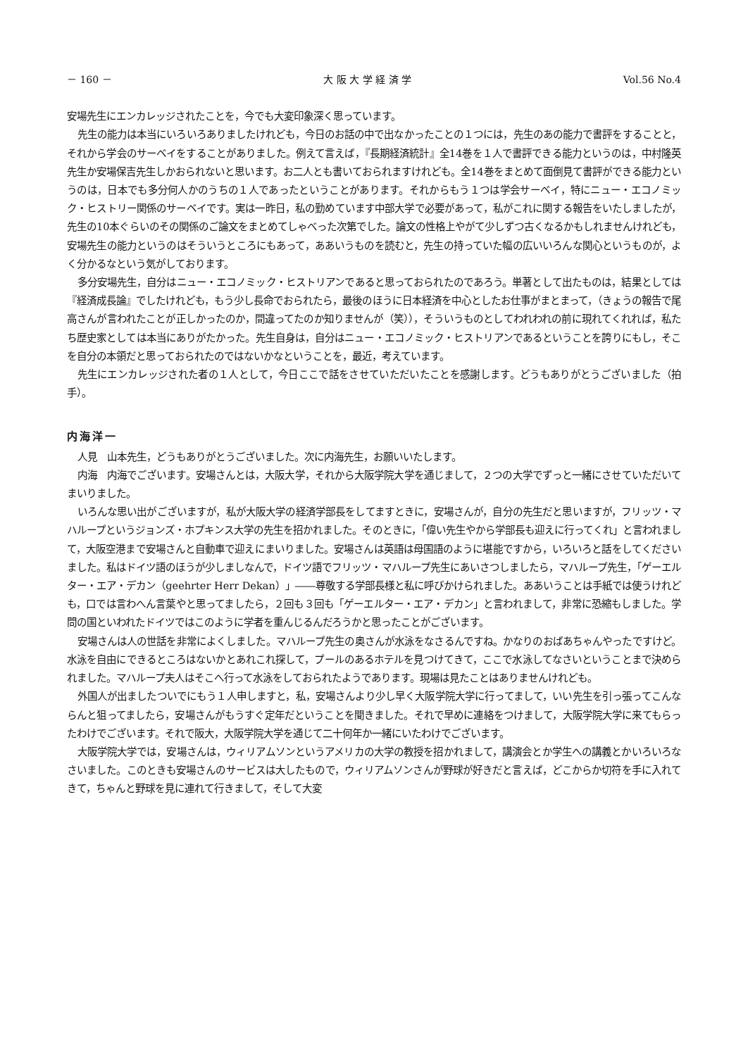－ 160 － 大 阪 大 学 経 済 学 Vol.56 No.4
安場先生にエンカレッジされたことを，今でも大変印象深く思っています。
先生の能力は本当にいろいろありましたけれども，今日のお話の中で出なかったことの１つには，先生のあの能力で書評をすることと，それから学会のサーベイをすることがありました。例えて言えば，『長期経済統計』全14巻を１人で書評できる能力というのは，中村隆英先生か安場保吉先生しかおられないと思います。お二人とも書いておられますけれども。全14巻をまとめて面倒見て書評ができる能力というのは，日本でも多分何人かのうちの１人であったということがあります。それからもう１つは学会サーベイ，特にニュー・エコノミック・ヒストリー関係のサーベイです。実は一昨日，私の勤めています中部大学で必要があって，私がこれに関する報告をいたしましたが，先生の10本ぐらいのその関係のご論文をまとめてしゃべった次第でした。論文の性格上やがて少しずつ古くなるかもしれませんけれども，安場先生の能力というのはそういうところにもあって，ああいうものを読むと，先生の持っていた幅の広いいろんな関心というものが，よく分かるなという気がしております。
多分安場先生，自分はニュー・エコノミック・ヒストリアンであると思っておられたのであろう。単著として出たものは，結果としては『経済成長論』でしたけれども，もう少し長命でおられたら，最後のほうに日本経済を中心としたお仕事がまとまって，（きょうの報告で尾高さんが言われたことが正しかったのか，間違ってたのか知りませんが（笑）），そういうものとしてわれわれの前に現れてくれれば，私たち歴史家としては本当にありがたかった。先生自身は，自分はニュー・エコノミック・ヒストリアンであるということを誇りにもし，そこを自分の本領だと思っておられたのではないかなということを，最近，考えています。
先生にエンカレッジされた者の１人として，今日ここで話をさせていただいたことを感謝します。どうもありがとうございました（拍手）。
内海洋一
人見　山本先生，どうもありがとうございました。次に内海先生，お願いいたします。
内海　内海でございます。安場さんとは，大阪大学，それから大阪学院大学を通じまして，２つの大学でずっと一緒にさせていただいてまいりました。
いろんな思い出がございますが，私が大阪大学の経済学部長をしてますときに，安場さんが，自分の先生だと思いますが，フリッツ・マハループというジョンズ・ホプキンス大学の先生を招かれました。そのときに，「偉い先生やから学部長も迎えに行ってくれ」と言われまして，大阪空港まで安場さんと自動車で迎えにまいりました。安場さんは英語は母国語のように堪能ですから，いろいろと話をしてくださいました。私はドイツ語のほうが少しましなんで，ドイツ語でフリッツ・マハループ先生にあいさつしましたら，マハループ先生，「ゲーエルター・エア・デカン（geehrter Herr Dekan）」――尊敬する学部長様と私に呼びかけられました。ああいうことは手紙では使うけれども，口では言わへん言葉やと思ってましたら，２回も３回も「ゲーエルター・エア・デカン」と言われまして，非常に恐縮もしました。学問の国といわれたドイツではこのように学者を重んじるんだろうかと思ったことがございます。
安場さんは人の世話を非常によくしました。マハループ先生の奥さんが水泳をなさるんですね。かなりのおばあちゃんやったですけど。水泳を自由にできるところはないかとあれこれ探して，プールのあるホテルを見つけてきて，ここで水泳してなさいということまで決められました。マハループ夫人はそこへ行って水泳をしておられたようであります。現場は見たことはありませんけれども。
外国人が出ましたついでにもう１人申しますと，私，安場さんより少し早く大阪学院大学に行ってまして，いい先生を引っ張ってこんならんと狙ってましたら，安場さんがもうすぐ定年だということを聞きました。それで早めに連絡をつけまして，大阪学院大学に来てもらったわけでございます。それで阪大，大阪学院大学を通じて二十何年か一緒にいたわけでございます。
大阪学院大学では，安場さんは，ウィリアムソンというアメリカの大学の教授を招かれまして，講演会とか学生への講義とかいろいろなさいました。このときも安場さんのサービスは大したもので，ウィリアムソンさんが野球が好きだと言えば，どこからか切符を手に入れてきて，ちゃんと野球を見に連れて行きまして，そして大変